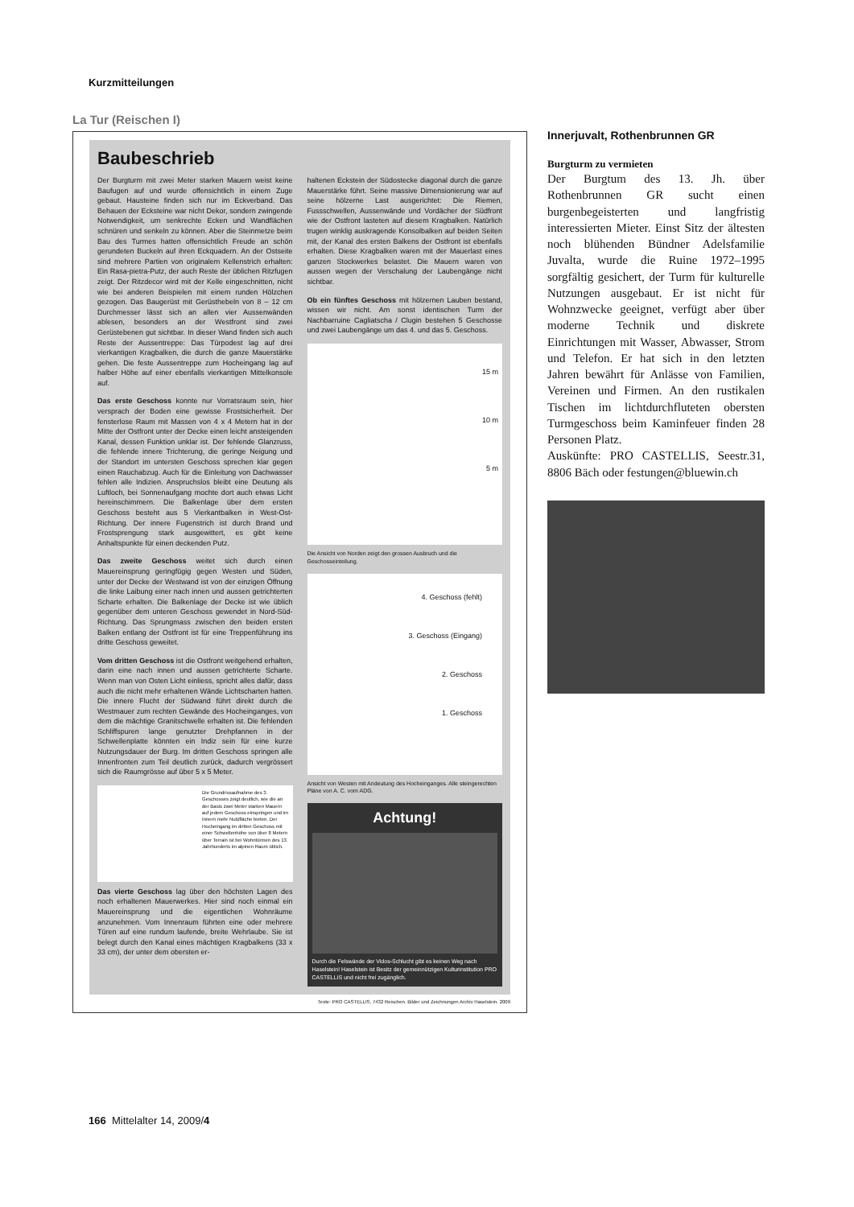Kurzmitteilungen
La Tur (Reischen I)
Baubeschrieb
Der Burgturm mit zwei Meter starken Mauern weist keine Baufugen auf und wurde offensichtlich in einem Zuge gebaut. Hausteine finden sich nur im Eckverband. Das Behauen der Ecksteine war nicht Dekor, sondern zwingende Notwendigkeit, um senkrechte Ecken und Wandflächen schnüren und senkeln zu können. Aber die Steinmetze beim Bau des Turmes hatten offensichtlich Freude an schön gerundeten Buckeln auf ihren Eckquadern. An der Ostseite sind mehrere Partien von originalem Kellenstrich erhalten: Ein Rasa-pietra-Putz, der auch Reste der üblichen Ritzfugen zeigt. Der Ritzdecor wird mit der Kelle eingeschnitten, nicht wie bei anderen Beispielen mit einem runden Hölzchen gezogen. Das Baugerüst mit Gerüsthebeln von 8 – 12 cm Durchmesser lässt sich an allen vier Aussenwänden ablesen, besonders an der Westfront sind zwei Gerüstebenen gut sichtbar. In dieser Wand finden sich auch Reste der Aussentreppe: Das Türpodest lag auf drei vierkantigen Kragbalken, die durch die ganze Mauerstärke gehen. Die feste Aussentreppe zum Hocheingang lag auf halber Höhe auf einer ebenfalls vierkantigen Mittelkonsole auf.
Das erste Geschoss konnte nur Vorratsraum sein, hier versprach der Boden eine gewisse Frostsicherheit. Der fensterlose Raum mit Massen von 4 x 4 Metern hat in der Mitte der Ostfront unter der Decke einen leicht ansteigenden Kanal, dessen Funktion unklar ist. Der fehlende Glanzruss, die fehlende innere Trichterung, die geringe Neigung und der Standort im untersten Geschoss sprechen klar gegen einen Rauchabzug. Auch für die Einleitung von Dachwasser fehlen alle Indizien. Anspruchslos bleibt eine Deutung als Luftloch, bei Sonnenaufgang mochte dort auch etwas Licht hereinschimmern. Die Balkenlage über dem ersten Geschoss besteht aus 5 Vierkantbalken in West-Ost-Richtung. Der innere Fugenstrich ist durch Brand und Frostsprengung stark ausgewittert, es gibt keine Anhaltspunkte für einen deckenden Putz.
Das zweite Geschoss weitet sich durch einen Mauereinsprung geringfügig gegen Westen und Süden, unter der Decke der Westwand ist von der einzigen Öffnung die linke Laibung einer nach innen und aussen getrichterten Scharte erhalten. Die Balkenlage der Decke ist wie üblich gegenüber dem unteren Geschoss gewendet in Nord-Süd-Richtung. Das Sprungmass zwischen den beiden ersten Balken entlang der Ostfront ist für eine Treppenführung ins dritte Geschoss geweitet.
Vom dritten Geschoss ist die Ostfront weitgehend erhalten, darin eine nach innen und aussen getrichterte Scharte. Wenn man von Osten Licht einliess, spricht alles dafür, dass auch die nicht mehr erhaltenen Wände Lichtscharten hatten. Die innere Flucht der Südwand führt direkt durch die Westmauer zum rechten Gewände des Hocheinganges, von dem die mächtige Granitschwelle erhalten ist. Die fehlenden Schliffspuren lange genutzter Drehpfannen in der Schwellenplatte könnten ein Indiz sein für eine kurze Nutzungsdauer der Burg. Im dritten Geschoss springen alle Innenfronten zum Teil deutlich zurück, dadurch vergrössert sich die Raumgrösse auf über 5 x 5 Meter.
Die Grundrissaufnahme des 3. Geschosses zeigt deutlich, wie die an der Basis zwei Meter starken Mauern auf jedem Geschoss einspringen und im Innern mehr Nutzfläche bieten. Der Hocheingang im dritten Geschoss mit einer Schwellenhöhe von über 8 Metern über Terrain ist bei Wohntürmen des 13. Jahrhunderts im alpinen Raum üblich.
Das vierte Geschoss lag über den höchsten Lagen des noch erhaltenen Mauerwerkes. Hier sind noch einmal ein Mauereinsprung und die eigentlichen Wohnräume anzunehmen. Vom Innenraum führten eine oder mehrere Türen auf eine rundum laufende, breite Wehrlaube. Sie ist belegt durch den Kanal eines mächtigen Kragbalkens (33 x 33 cm), der unter dem obersten er-
haltenen Eckstein der Südostecke diagonal durch die ganze Mauerstärke führt. Seine massive Dimensionierung war auf seine hölzerne Last ausgerichtet: Die Riemen, Fussschwellen, Aussenwände und Vordächer der Südfront wie der Ostfront lasteten auf diesem Kragbalken. Natürlich trugen winklig auskragende Konsolbalken auf beiden Seiten mit, der Kanal des ersten Balkens der Ostfront ist ebenfalls erhalten. Diese Kragbalken waren mit der Mauerlast eines ganzen Stockwerkes belastet. Die Mauern waren von aussen wegen der Verschalung der Laubengänge nicht sichtbar.
Ob ein fünftes Geschoss mit hölzernen Lauben bestand, wissen wir nicht. Am sonst identischen Turm der Nachbarruine Cagliatscha / Clugin bestehen 5 Geschosse und zwei Laubengänge um das 4. und das 5. Geschoss.
15 m
10 m
5 m
Die Ansicht von Norden zeigt den grossen Ausbruch und die Geschosseinteilung.
4. Geschoss (fehlt)
3. Geschoss (Eingang)
2. Geschoss
1. Geschoss
Ansicht von Westen mit Andeutung des Hocheinganges. Alle steingerechten Pläne von A. C. vom ADG.
Achtung!
Durch die Felswände der Vidos-Schlucht gibt es keinen Weg nach Haselstein! Haselstein ist Besitz der gemeinnützigen Kulturinstitution PRO CASTELLIS und nicht frei zugänglich.
Texte: PRO CASTELLIS, 7432 Reischen. Bilder und Zeichnungen Archiv Haselstein. 2009
Innerjuvalt, Rothenbrunnen GR
Burgturm zu vermieten
Der Burgtum des 13. Jh. über Rothenbrunnen GR sucht einen burgenbegeisterten und langfristig interessierten Mieter. Einst Sitz der ältesten noch blühenden Bündner Adelsfamilie Juvalta, wurde die Ruine 1972–1995 sorgfältig gesichert, der Turm für kulturelle Nutzungen ausgebaut. Er ist nicht für Wohnzwecke geeignet, verfügt aber über moderne Technik und diskrete Einrichtungen mit Wasser, Abwasser, Strom und Telefon. Er hat sich in den letzten Jahren bewährt für Anlässe von Familien, Vereinen und Firmen. An den rustikalen Tischen im lichtdurchfluteten obersten Turmgeschoss beim Kaminfeuer finden 28 Personen Platz.
Auskünfte: PRO CASTELLIS, Seestr.31, 8806 Bäch oder festungen@bluewin.ch
166 Mittelalter 14, 2009/4